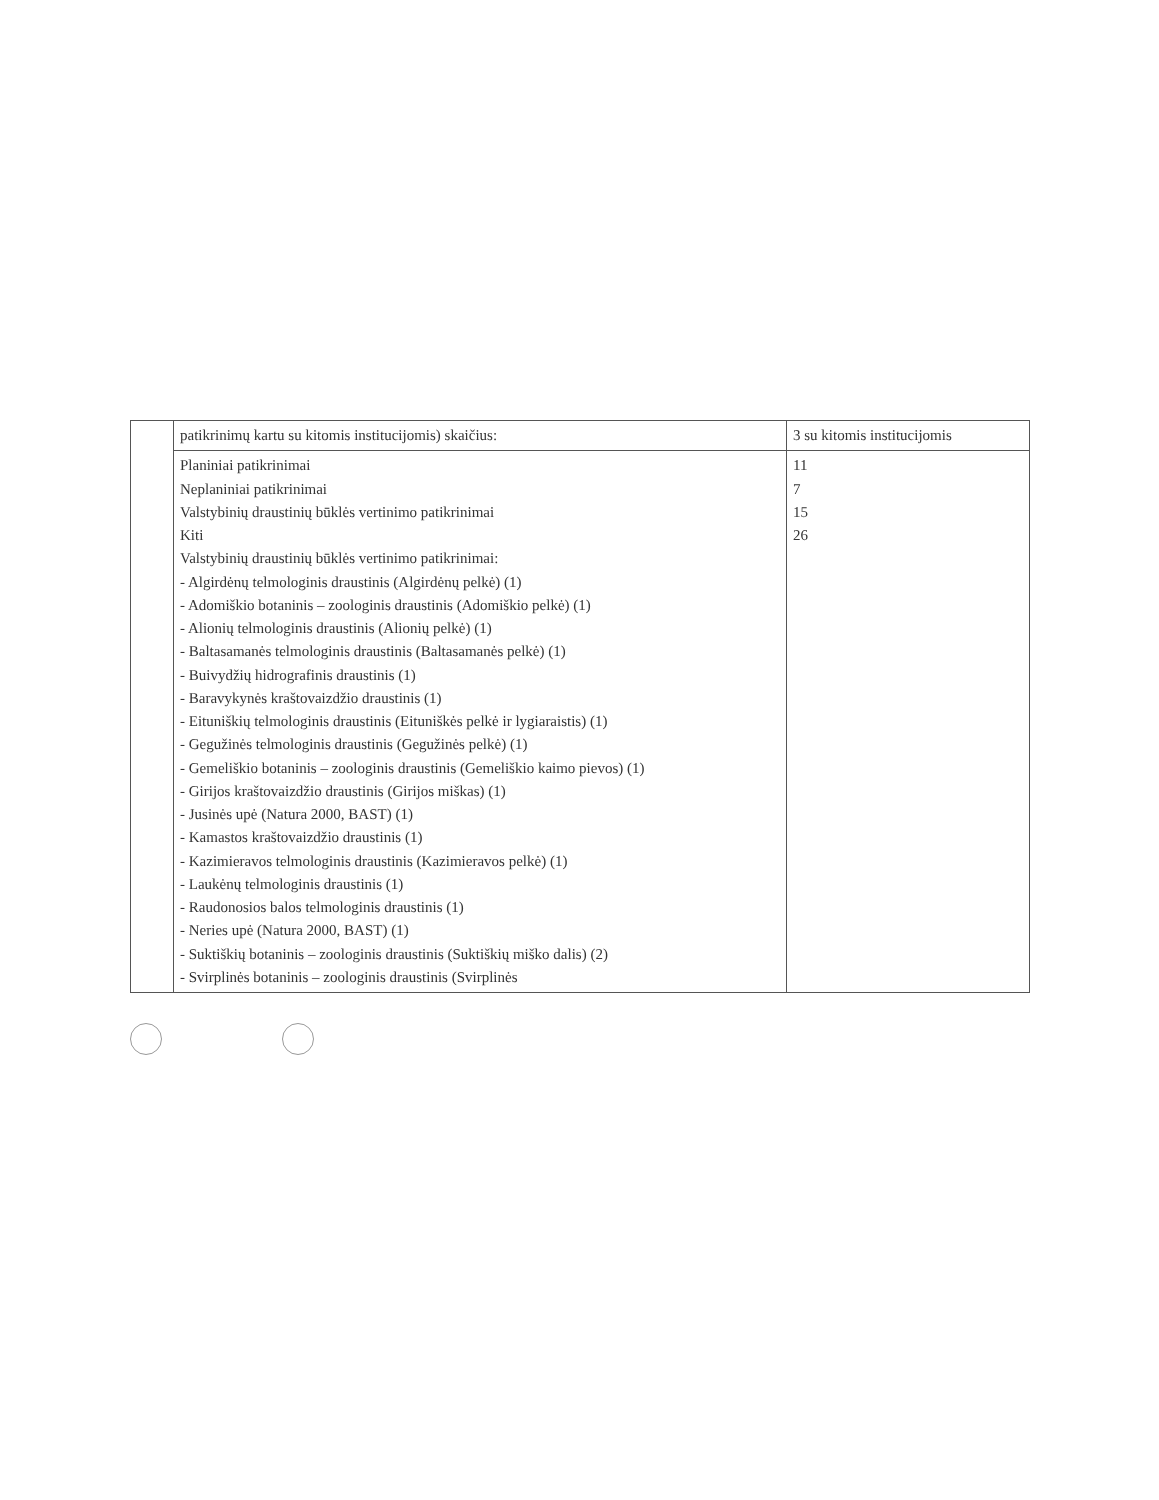| | patikrinimų kartu su kitomis institucijomis) skaičius: | 3 su kitomis institucijomis |
| | Planiniai patikrinimai Neplaniniai patikrinimai Valstybinių draustinių būklės vertinimo patikrinimai Kiti Valstybinių draustinių būklės vertinimo patikrinimai: - Algirdėnų telmologinis draustinis (Algirdėnų pelkė) (1) - Adomiškio botaninis – zoologinis draustinis (Adomiškio pelkė) (1) - Alionių telmologinis draustinis (Alionių pelkė) (1) - Baltasamanės telmologinis draustinis (Baltasamanės pelkė) (1) - Buivydžių hidrografinis draustinis (1) - Baravykynės kraštovaizdžio draustinis (1) - Eituniškių telmologinis draustinis (Eituniškės pelkė ir lygiaraistis) (1) - Gegužinės telmologinis draustinis (Gegužinės pelkė) (1) - Gemeliškio botaninis – zoologinis draustinis (Gemeliškio kaimo pievos) (1) - Girijos kraštovaizdžio draustinis (Girijos miškas) (1) - Jusinės upė (Natura 2000, BAST) (1) - Kamastos kraštovaizdžio draustinis (1) - Kazimieravos telmologinis draustinis (Kazimieravos pelkė) (1) - Laukėnų telmologinis draustinis (1) - Raudonosios balos telmologinis draustinis (1) - Neries upė (Natura 2000, BAST) (1) - Suktiškių botaninis – zoologinis draustinis (Suktiškių miško dalis) (2) - Svirplinės botaninis – zoologinis draustinis (Svirplinės | 11 7 15 26 |